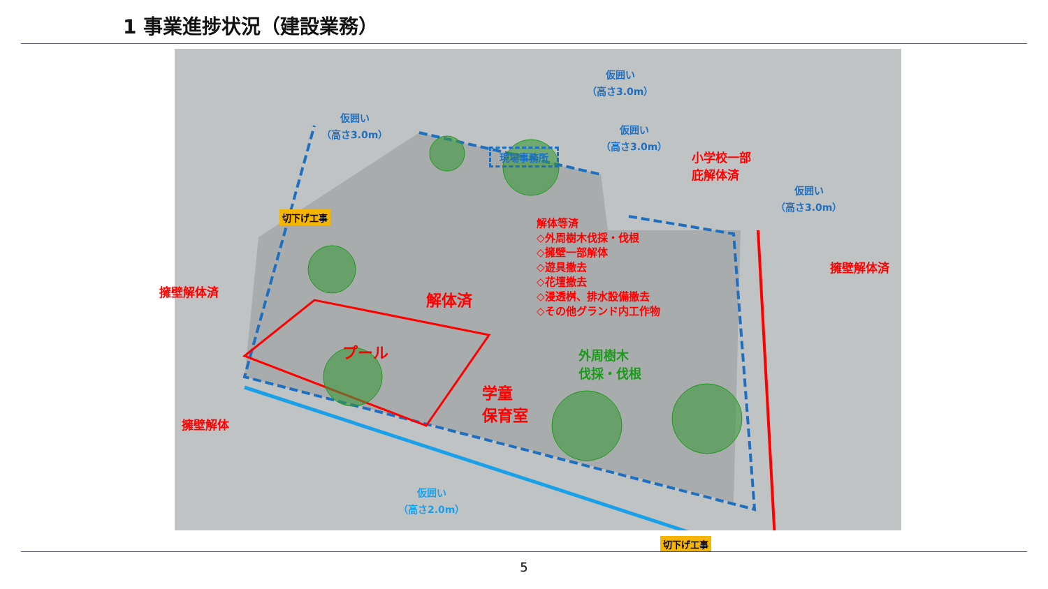1 事業進捗状況（建設業務）
現場事務所
仮囲い
（高さ3.0m）
仮囲い
（高さ3.0m）
仮囲い
（高さ3.0m）
小学校一部
庇解体済
仮囲い
（高さ3.0m）
解体等済
◇外周樹木伐採・伐根
◇擁壁一部解体
◇遊具撤去
◇花壇撤去
◇浸透桝、排水設備撤去
◇その他グランド内工作物
切下げ工事
擁壁解体済
擁壁解体済 解体済
プール
外周樹木
伐採・伐根
学童
保育室
擁壁解体
仮囲い
（高さ2.0m）
切下げ工事
5